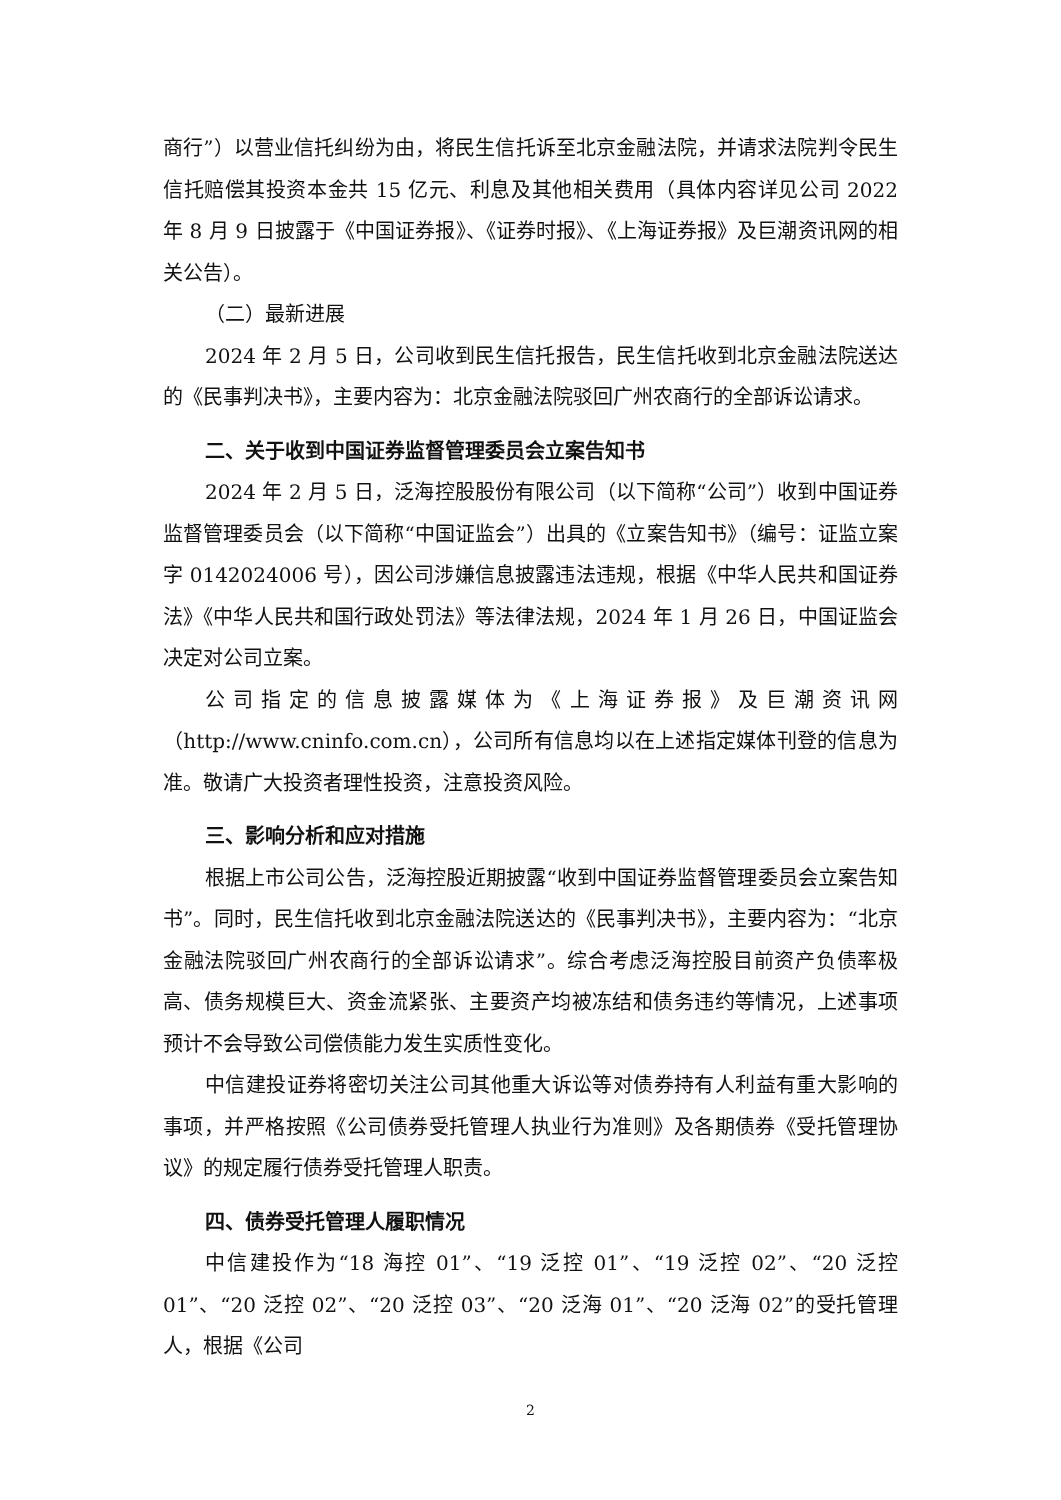商行”）以营业信托纠纷为由，将民生信托诉至北京金融法院，并请求法院判令民生信托赔偿其投资本金共 15 亿元、利息及其他相关费用（具体内容详见公司 2022 年 8 月 9 日披露于《中国证券报》、《证券时报》、《上海证券报》及巨潮资讯网的相关公告）。
（二）最新进展
2024 年 2 月 5 日，公司收到民生信托报告，民生信托收到北京金融法院送达的《民事判决书》，主要内容为：北京金融法院驳回广州农商行的全部诉讼请求。
二、关于收到中国证券监督管理委员会立案告知书
2024 年 2 月 5 日，泛海控股股份有限公司（以下简称“公司”）收到中国证券监督管理委员会（以下简称“中国证监会”）出具的《立案告知书》（编号：证监立案字 0142024006 号），因公司涉嫌信息披露违法违规，根据《中华人民共和国证券法》《中华人民共和国行政处罚法》等法律法规，2024 年 1 月 26 日，中国证监会决定对公司立案。
公司指定的信息披露媒体为《上海证券报》及巨潮资讯网（http://www.cninfo.com.cn），公司所有信息均以在上述指定媒体刊登的信息为准。敬请广大投资者理性投资，注意投资风险。
三、影响分析和应对措施
根据上市公司公告，泛海控股近期披露“收到中国证券监督管理委员会立案告知书”。同时，民生信托收到北京金融法院送达的《民事判决书》，主要内容为：“北京金融法院驳回广州农商行的全部诉讼请求”。综合考虑泛海控股目前资产负债率极高、债务规模巨大、资金流紧张、主要资产均被冻结和债务违约等情况，上述事项预计不会导致公司偿债能力发生实质性变化。
中信建投证券将密切关注公司其他重大诉讼等对债券持有人利益有重大影响的事项，并严格按照《公司债券受托管理人执业行为准则》及各期债券《受托管理协议》的规定履行债券受托管理人职责。
四、债券受托管理人履职情况
中信建投作为“18 海控 01”、“19 泛控 01”、“19 泛控 02”、“20 泛控 01”、“20 泛控 02”、“20 泛控 03”、“20 泛海 01”、“20 泛海 02”的受托管理人，根据《公司
2